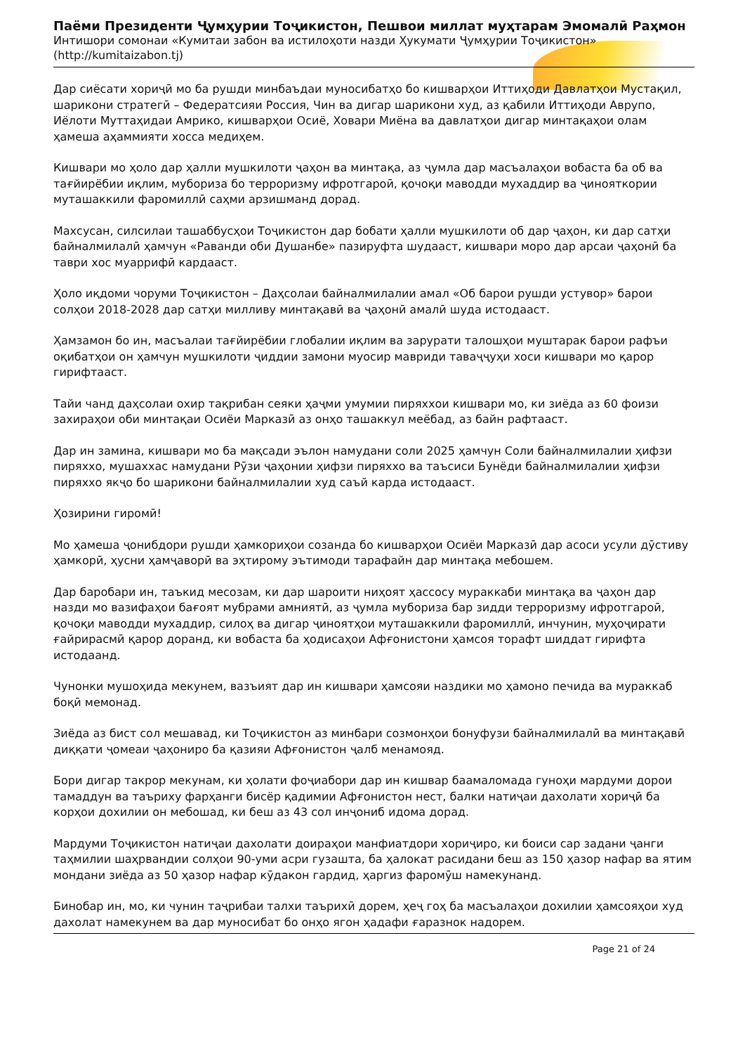Паёми Президенти Ҷумҳурии Тоҷикистон, Пешвои миллат муҳтарам Эмомалӣ Раҳмон
Интишори сомонаи «Кумитаи забон ва истилоҳоти назди Ҳукумати Ҷумҳурии Тоҷикистон»
(http://kumitaizabon.tj)
Дар сиёсати хориҷӣ мо ба рушди минбаъдаи муносибатҳо бо кишварҳои Иттиҳоди Давлатҳои Мустақил, шарикони стратегӣ – Федератсияи Россия, Чин ва дигар шарикони худ, аз қабили Иттиҳоди Аврупо, Иёлоти Муттаҳидаи Амрико, кишварҳои Осиё, Ховари Миёна ва давлатҳои дигар минтақаҳои олам ҳамеша аҳаммияти хосса медиҳем.
Кишвари мо ҳоло дар ҳалли мушкилоти ҷаҳон ва минтақа, аз ҷумла дар масъалаҳои вобаста ба об ва тағйирёбии иқлим, мубориза бо терроризму ифротгароӣ, қочоқи маводди мухаддир ва ҷинояткории муташаккили фаромиллӣ саҳми арзишманд дорад.
Махсусан, силсилаи ташаббусҳои Тоҷикистон дар бобати ҳалли мушкилоти об дар ҷаҳон, ки дар сатҳи байналмилалӣ ҳамчун «Раванди оби Душанбе» пазируфта шудааст, кишвари моро дар арсаи ҷаҳонӣ ба таври хос муаррифӣ кардааст.
Ҳоло иқдоми чоруми Тоҷикистон – Даҳсолаи байналмилалии амал «Об барои рушди устувор» барои солҳои 2018-2028 дар сатҳи милливу минтақавӣ ва ҷаҳонӣ амалӣ шуда истодааст.
Ҳамзамон бо ин, масъалаи тағйирёбии глобалии иқлим ва зарурати талошҳои муштарак барои рафъи оқибатҳои он ҳамчун мушкилоти ҷиддии замони муосир мавриди таваҷҷуҳи хоси кишвари мо қарор гирифтааст.
Тайи чанд даҳсолаи охир тақрибан сеяки ҳаҷми умумии пиряххои кишвари мо, ки зиёда аз 60 фоизи захираҳои оби минтақаи Осиёи Марказӣ аз онҳо ташаккул меёбад, аз байн рафтааст.
Дар ин замина, кишвари мо ба мақсади эълон намудани соли 2025 ҳамчун Соли байналмилалии ҳифзи пиряххо, мушаххас намудани Рӯзи ҷаҳонии ҳифзи пиряххо ва таъсиси Бунёди байналмилалии ҳифзи пиряххо якҷо бо шарикони байналмилалии худ саъй карда истодааст.
Ҳозирини гиромӣ!
Мо ҳамеша ҷонибдори рушди ҳамкориҳои созанда бо кишварҳои Осиёи Марказӣ дар асоси усули дӯстиву ҳамкорӣ, ҳусни ҳамҷаворӣ ва эҳтирому эътимоди тарафайн дар минтақа мебошем.
Дар баробари ин, таъкид месозам, ки дар шароити ниҳоят ҳассосу мураккаби минтақа ва ҷаҳон дар назди мо вазифаҳои бағоят мубрами амниятӣ, аз ҷумла мубориза бар зидди терроризму ифротгароӣ, қочоқи маводди мухаддир, силоҳ ва дигар ҷиноятҳои муташаккили фаромиллӣ, инчунин, муҳоҷирати ғайрирасмӣ қарор доранд, ки вобаста ба ҳодисаҳои Афғонистони ҳамсоя торафт шиддат гирифта истодаанд.
Чунонки мушоҳида мекунем, вазъият дар ин кишвари ҳамсояи наздики мо ҳамоно печида ва мураккаб боқӣ мемонад.
Зиёда аз бист сол мешавад, ки Тоҷикистон аз минбари созмонҳои бонуфузи байналмилалӣ ва минтақавӣ диққати ҷомеаи ҷаҳониро ба қазияи Афғонистон ҷалб менамояд.
Бори дигар такрор мекунам, ки ҳолати фоҷиабори дар ин кишвар баамаломада гуноҳи мардуми дорои тамаддун ва таъриху фарҳанги бисёр қадимии Афғонистон нест, балки натиҷаи дахолати хориҷӣ ба корҳои дохилии он мебошад, ки беш аз 43 сол инҷониб идома дорад.
Мардуми Тоҷикистон натиҷаи дахолати доираҳои манфиатдори хориҷиро, ки боиси сар задани ҷанги таҳмилии шаҳрвандии солҳои 90-уми асри гузашта, ба ҳалокат расидани беш аз 150 ҳазор нафар ва ятим мондани зиёда аз 50 ҳазор нафар кӯдакон гардид, ҳаргиз фаромӯш намекунанд.
Бинобар ин, мо, ки чунин таҷрибаи талхи таърихӣ дорем, ҳеҷ гоҳ ба масъалаҳои дохилии ҳамсояҳои худ дахолат намекунем ва дар муносибат бо онҳо ягон ҳадафи ғаразнок надорем.
Page 21 of 24